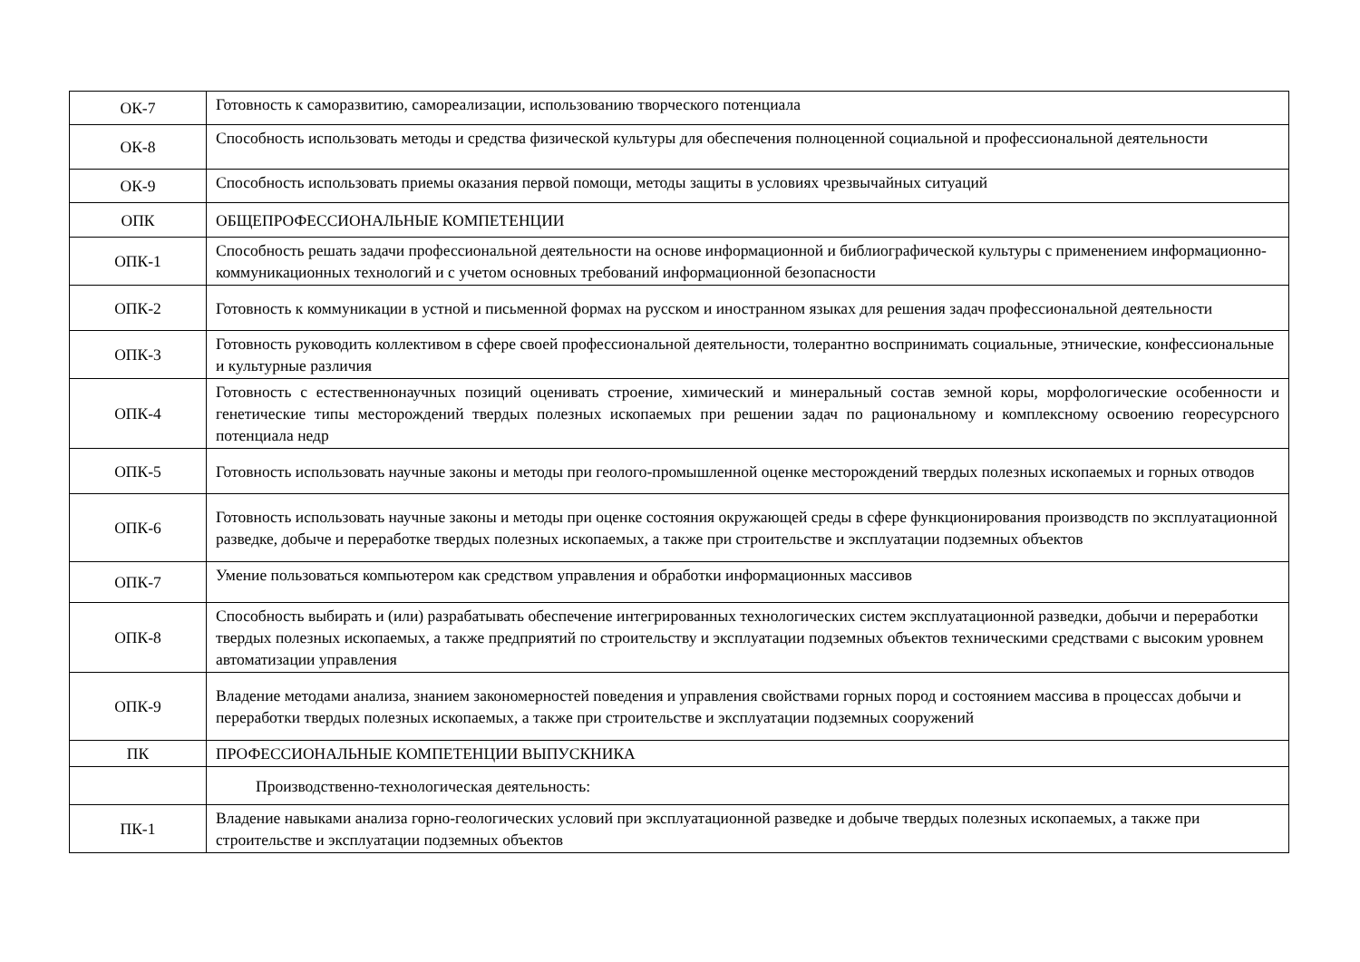| ОК-7 | Готовность к саморазвитию, самореализации, использованию творческого потенциала |
| ОК-8 | Способность использовать методы и средства физической культуры для обеспечения полноценной социальной и профессиональной деятельности |
| ОК-9 | Способность использовать приемы оказания первой помощи, методы защиты в условиях чрезвычайных ситуаций |
| ОПК | ОБЩЕПРОФЕССИОНАЛЬНЫЕ КОМПЕТЕНЦИИ |
| ОПК-1 | Способность решать задачи профессиональной деятельности на основе информационной и библиографической культуры с применением информационно-коммуникационных технологий и с учетом основных требований информационной безопасности |
| ОПК-2 | Готовность к коммуникации в устной и письменной формах на русском и иностранном языках для решения задач профессиональной деятельности |
| ОПК-3 | Готовность руководить коллективом в сфере своей профессиональной деятельности, толерантно воспринимать социальные, этнические, конфессиональные и культурные различия |
| ОПК-4 | Готовность с естественнонаучных позиций оценивать строение, химический и минеральный состав земной коры, морфологические особенности и генетические типы месторождений твердых полезных ископаемых при решении задач по рациональному и комплексному освоению георесурсного потенциала недр |
| ОПК-5 | Готовность использовать научные законы и методы при геолого-промышленной оценке месторождений твердых полезных ископаемых и горных отводов |
| ОПК-6 | Готовность использовать научные законы и методы при оценке состояния окружающей среды в сфере функционирования производств по эксплуатационной разведке, добыче и переработке твердых полезных ископаемых, а также при строительстве и эксплуатации подземных объектов |
| ОПК-7 | Умение пользоваться компьютером как средством управления и обработки информационных массивов |
| ОПК-8 | Способность выбирать и (или) разрабатывать обеспечение интегрированных технологических систем эксплуатационной разведки, добычи и переработки твердых полезных ископаемых, а также предприятий по строительству и эксплуатации подземных объектов техническими средствами с высоким уровнем автоматизации управления |
| ОПК-9 | Владение методами анализа, знанием закономерностей поведения и управления свойствами горных пород и состоянием массива в процессах добычи и переработки твердых полезных ископаемых, а также при строительстве и эксплуатации подземных сооружений |
| ПК | ПРОФЕССИОНАЛЬНЫЕ КОМПЕТЕНЦИИ ВЫПУСКНИКА |
| | Производственно-технологическая деятельность: |
| ПК-1 | Владение навыками анализа горно-геологических условий при эксплуатационной разведке и добыче твердых полезных ископаемых, а также при строительстве и эксплуатации подземных объектов |